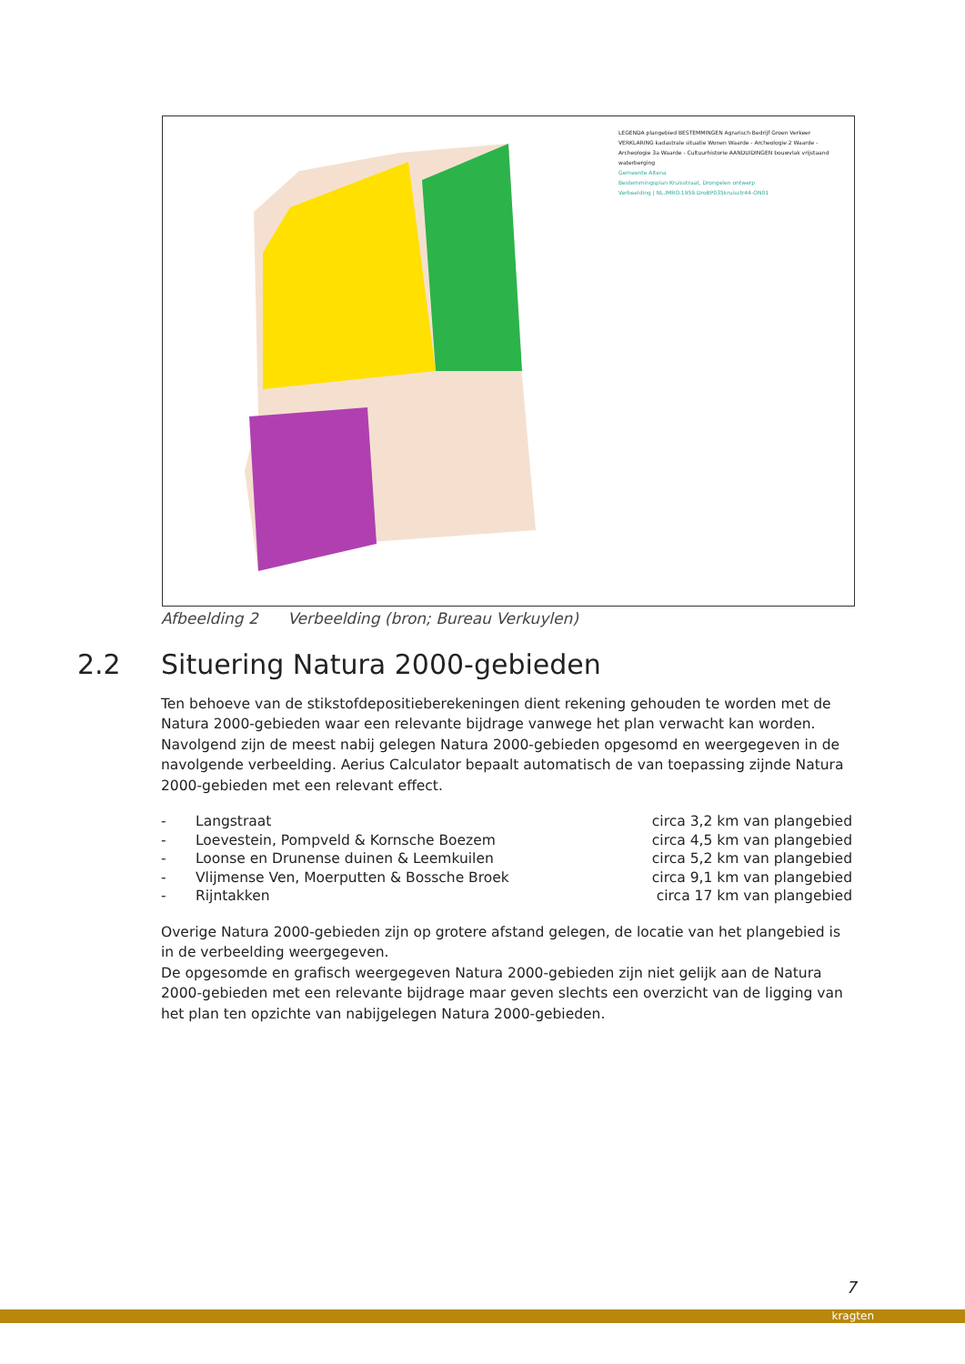LEGENDA plangebied BESTEMMINGEN Agrarisch Bedrijf Groen Verkeer VERKLARING kadastrale situatie Wonen Waarde - Archeologie 2 Waarde - Archeologie 3a Waarde - Cultuurhistorie AANDUIDINGEN bouwvlak vrijstaand waterberging
Gemeente Altena
Bestemmingsplan Kruisstraat, Drongelen ontwerp
Verbeelding | NL.IMRO.1959.DroBP035kruisstr44-ON01
Afbeelding 2 Verbeelding (bron; Bureau Verkuylen)
2.2 Situering Natura 2000-gebieden
Ten behoeve van de stikstofdepositieberekeningen dient rekening gehouden te worden met de Natura 2000-gebieden waar een relevante bijdrage vanwege het plan verwacht kan worden. Navolgend zijn de meest nabij gelegen Natura 2000-gebieden opgesomd en weergegeven in de navolgende verbeelding. Aerius Calculator bepaalt automatisch de van toepassing zijnde Natura 2000-gebieden met een relevant effect.
| - | Langstraat | circa 3,2 km van plangebied |
| - | Loevestein, Pompveld & Kornsche Boezem | circa 4,5 km van plangebied |
| - | Loonse en Drunense duinen & Leemkuilen | circa 5,2 km van plangebied |
| - | Vlijmense Ven, Moerputten & Bossche Broek | circa 9,1 km van plangebied |
| - | Rijntakken | circa 17 km van plangebied |
Overige Natura 2000-gebieden zijn op grotere afstand gelegen, de locatie van het plangebied is in de verbeelding weergegeven.
De opgesomde en grafisch weergegeven Natura 2000-gebieden zijn niet gelijk aan de Natura 2000-gebieden met een relevante bijdrage maar geven slechts een overzicht van de ligging van het plan ten opzichte van nabijgelegen Natura 2000-gebieden.
7
kragten